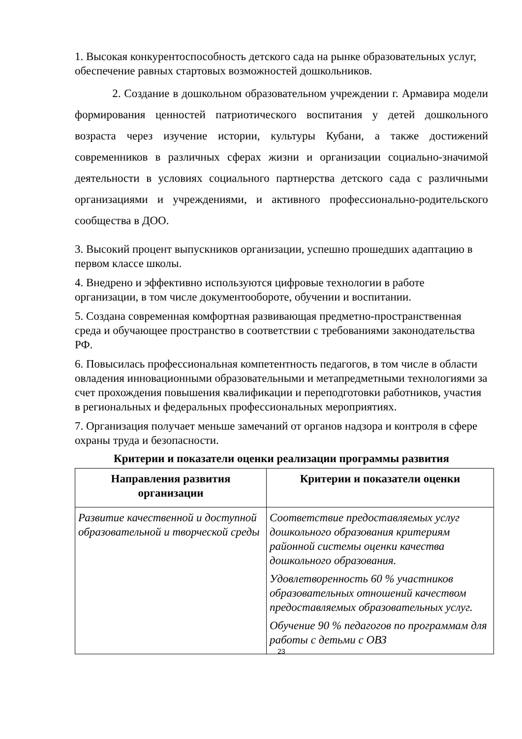1. Высокая конкурентоспособность детского сада на рынке образовательных услуг, обеспечение равных стартовых возможностей дошкольников.
2. Создание в дошкольном образовательном учреждении г. Армавира модели формирования ценностей патриотического воспитания у детей дошкольного возраста через изучение истории, культуры Кубани, а также достижений современников в различных сферах жизни и организации социально-значимой деятельности в условиях социального партнерства детского сада с различными организациями и учреждениями, и активного профессионально-родительского сообщества в ДОО.
3. Высокий процент выпускников организации, успешно прошедших адаптацию в первом классе школы.
4. Внедрено и эффективно используются цифровые технологии в работе организации, в том числе документообороте, обучении и воспитании.
5. Создана современная комфортная развивающая предметно-пространственная среда и обучающее пространство в соответствии с требованиями законодательства РФ.
6. Повысилась профессиональная компетентность педагогов, в том числе в области овладения инновационными образовательными и метапредметными технологиями за счет прохождения повышения квалификации и переподготовки работников, участия в региональных и федеральных профессиональных мероприятиях.
7. Организация получает меньше замечаний от органов надзора и контроля в сфере охраны труда и безопасности.
Критерии и показатели оценки реализации программы развития
| Направления развития организации | Критерии и показатели оценки |
| --- | --- |
| Развитие качественной и доступной образовательной и творческой среды | Соответствие предоставляемых услуг дошкольного образования критериям районной системы оценки качества дошкольного образования. Удовлетворенность 60 % участников образовательных отношений качеством предоставляемых образовательных услуг. Обучение 90 % педагогов по программам для работы с детьми с ОВЗ |
23